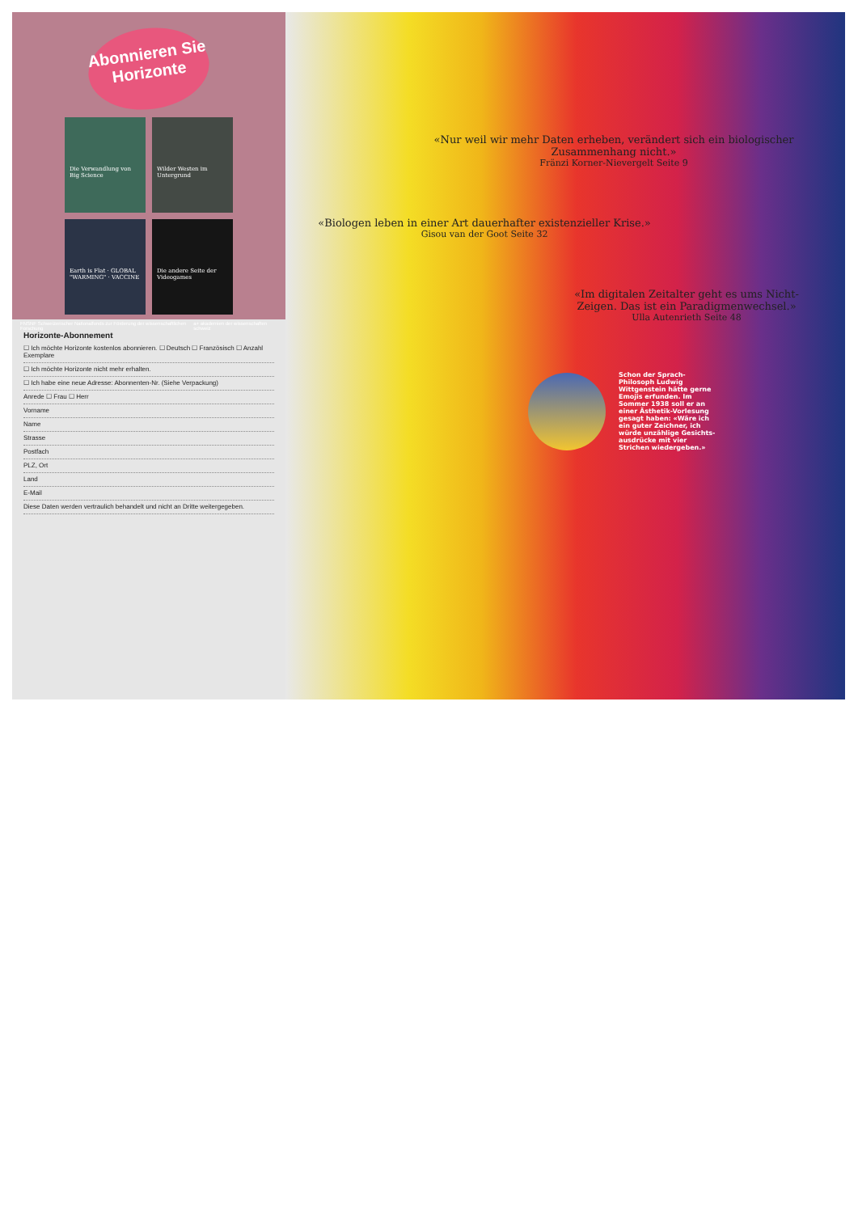Abonnieren Sie Horizonte
Die Verwandlung von Big Science
Wilder Westen im Untergrund
Earth is Flat · GLOBAL "WARMING" · VACCINE
Die andere Seite der Videogames
FNSNF Schweizerischer Nationalfonds zur Förderung der wissenschaftlichen Forschung a+ akademien der wissenschaften schweiz
Horizonte-Abonnement
☐ Ich möchte Horizonte kostenlos abonnieren. ☐ Deutsch ☐ Französisch ☐ Anzahl Exemplare
☐ Ich möchte Horizonte nicht mehr erhalten.
☐ Ich habe eine neue Adresse: Abonnenten-Nr. (Siehe Verpackung)
Anrede ☐ Frau ☐ Herr
Vorname
Name
Strasse
Postfach
PLZ, Ort
Land
E-Mail
Diese Daten werden vertraulich behandelt und nicht an Dritte weitergegeben.
«Nur weil wir mehr Daten erheben, verändert sich ein biologischer Zusammenhang nicht.»
Fränzi Korner-Nievergelt Seite 9
«Biologen leben in einer Art dauerhafter existenzieller Krise.»
Gisou van der Goot Seite 32
«Im digitalen Zeitalter geht es ums Nicht-Zeigen. Das ist ein Paradigmenwechsel.»
Ulla Autenrieth Seite 48
Schon der Sprach-Philosoph Ludwig Wittgenstein hätte gerne Emojis erfunden. Im Sommer 1938 soll er an einer Ästhetik-Vorlesung gesagt haben: «Wäre ich ein guter Zeichner, ich würde unzählige Gesichts-ausdrücke mit vier Strichen wiedergeben.»